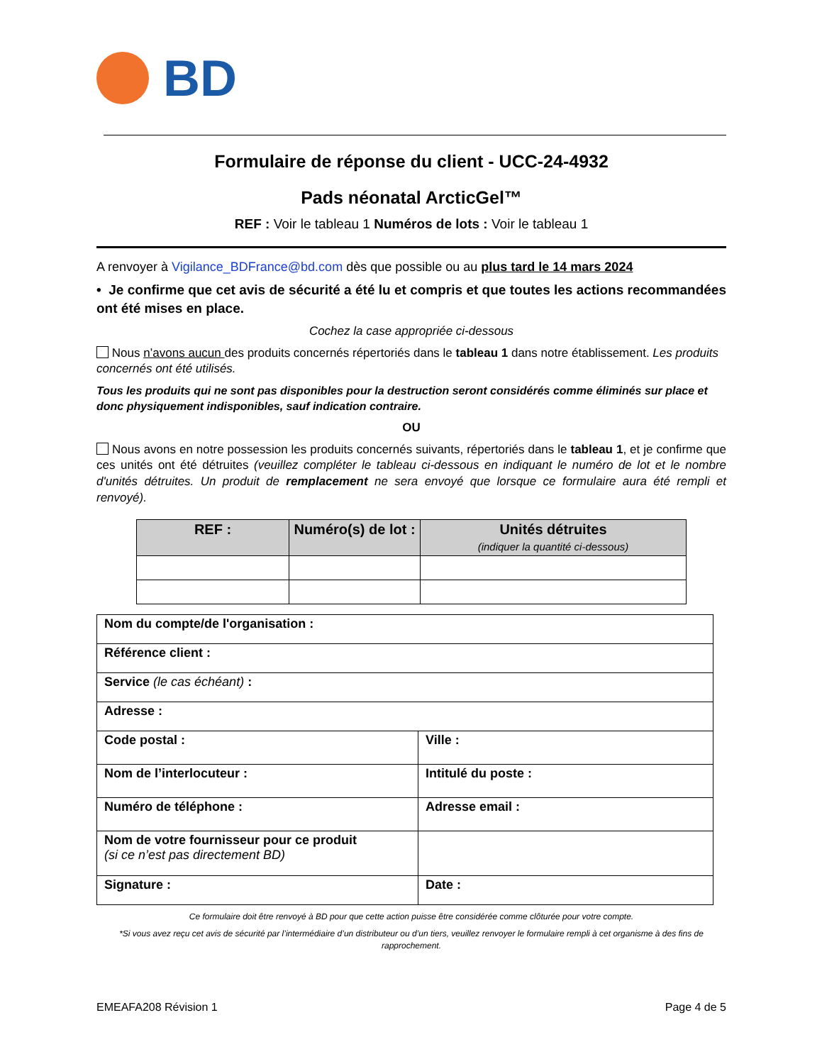BD
Formulaire de réponse du client - UCC-24-4932
Pads néonatal ArcticGel™
REF : Voir le tableau 1 Numéros de lots : Voir le tableau 1
A renvoyer à Vigilance_BDFrance@bd.com dès que possible ou au plus tard le 14 mars 2024
• Je confirme que cet avis de sécurité a été lu et compris et que toutes les actions recommandées ont été mises en place.
Cochez la case appropriée ci-dessous
Nous n’avons aucun des produits concernés répertoriés dans le tableau 1 dans notre établissement. Les produits concernés ont été utilisés.
Tous les produits qui ne sont pas disponibles pour la destruction seront considérés comme éliminés sur place et donc physiquement indisponibles, sauf indication contraire.
OU
Nous avons en notre possession les produits concernés suivants, répertoriés dans le tableau 1, et je confirme que ces unités ont été détruites (veuillez compléter le tableau ci-dessous en indiquant le numéro de lot et le nombre d'unités détruites. Un produit de remplacement ne sera envoyé que lorsque ce formulaire aura été rempli et renvoyé).
| REF : | Numéro(s) de lot : | Unités détruites (indiquer la quantité ci-dessous) |
| --- | --- | --- |
| Nom du compte/de l'organisation : | |
| Référence client : | |
| Service (le cas échéant) : | |
| Adresse : | |
| Code postal : | Ville : |
| Nom de l’interlocuteur : | Intitulé du poste : |
| Numéro de téléphone : | Adresse email : |
| Nom de votre fournisseur pour ce produit (si ce n’est pas directement BD) | |
| Signature : | Date : |
Ce formulaire doit être renvoyé à BD pour que cette action puisse être considérée comme clôturée pour votre compte.
*Si vous avez reçu cet avis de sécurité par l’intermédiaire d’un distributeur ou d’un tiers, veuillez renvoyer le formulaire rempli à cet organisme à des fins de rapprochement.
EMEAFA208 Révision 1 Page 4 de 5